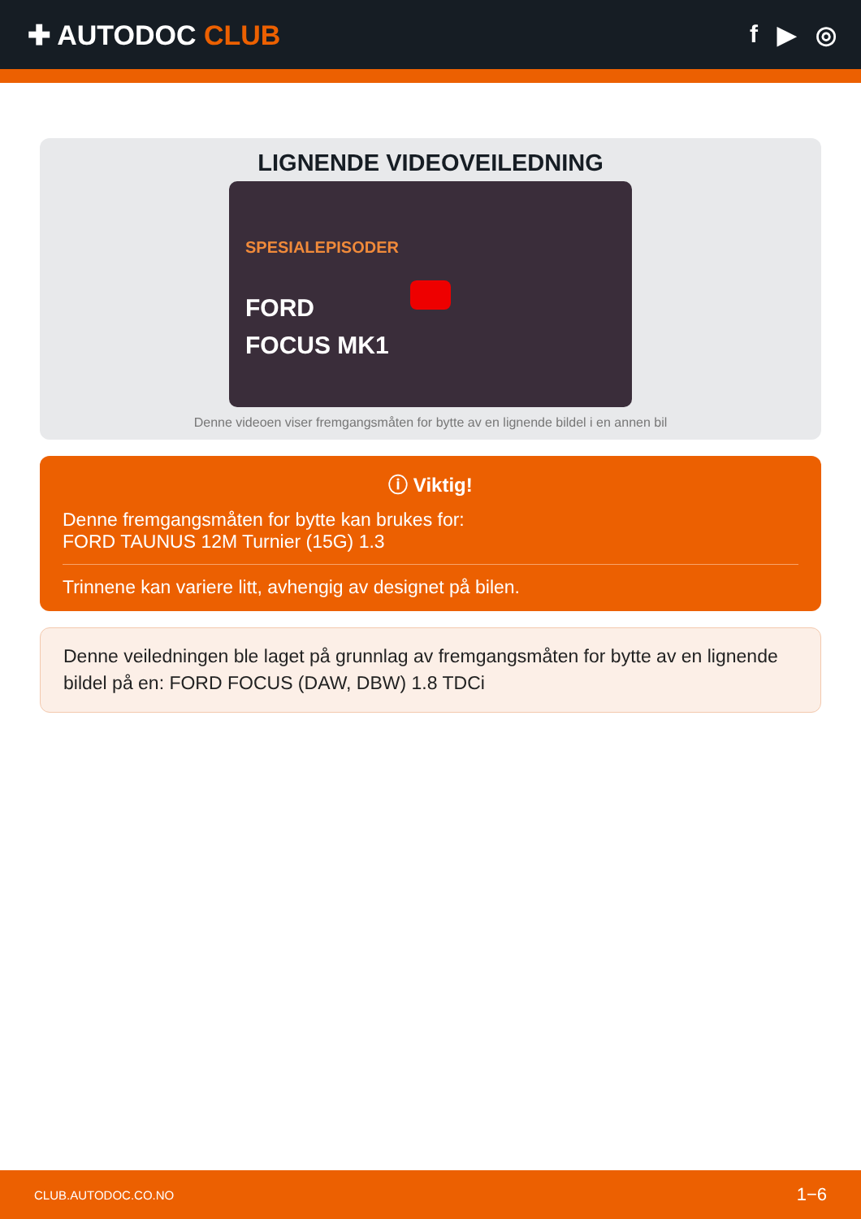✚ AUTODOC CLUB f ▶ ◎
LIGNENDE VIDEOVEILEDNING
SPESIALEPISODER
FORD
FOCUS MK1
Denne videoen viser fremgangsmåten for bytte av en lignende bildel i en annen bil
ⓘ Viktig!
Denne fremgangsmåten for bytte kan brukes for:
FORD TAUNUS 12M Turnier (15G) 1.3
Trinnene kan variere litt, avhengig av designet på bilen.
Denne veiledningen ble laget på grunnlag av fremgangsmåten for bytte av en lignende bildel på en: FORD FOCUS (DAW, DBW) 1.8 TDCi
CLUB.AUTODOC.CO.NO 1−6